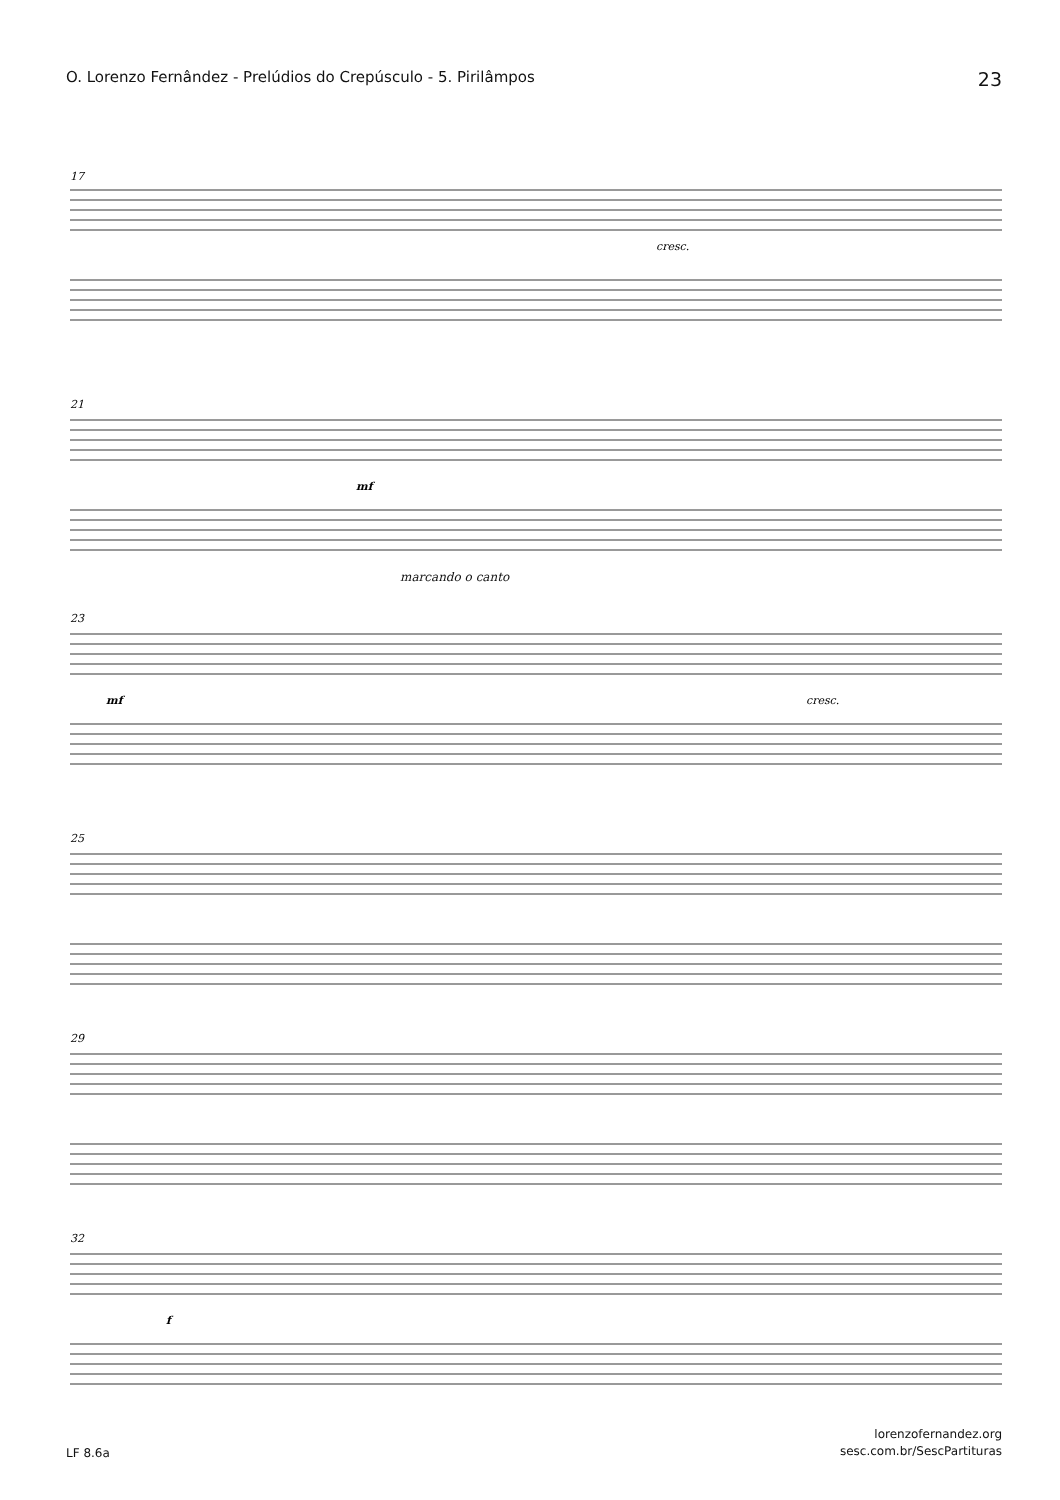O. Lorenzo Fernândez - Prelúdios do Crepúsculo - 5. Pirilâmpos 23
17
cresc.
21
mf
marcando o canto
23
mf
cresc.
25
29
32
f
LF 8.6a lorenzofernandez.org
sesc.com.br/SescPartituras